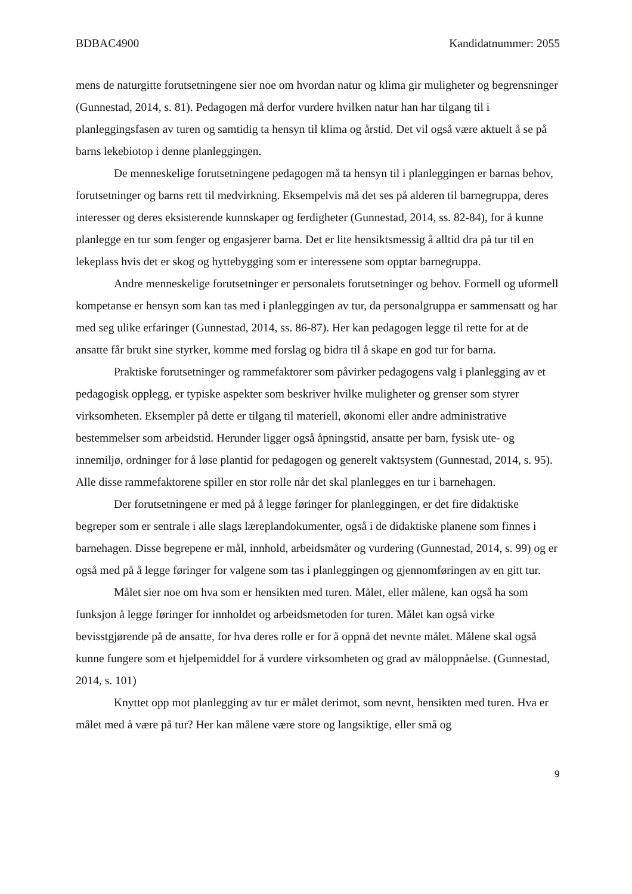BDBAC4900 Kandidatnummer: 2055
mens de naturgitte forutsetningene sier noe om hvordan natur og klima gir muligheter og begrensninger (Gunnestad, 2014, s. 81). Pedagogen må derfor vurdere hvilken natur han har tilgang til i planleggingsfasen av turen og samtidig ta hensyn til klima og årstid. Det vil også være aktuelt å se på barns lekebiotop i denne planleggingen.
De menneskelige forutsetningene pedagogen må ta hensyn til i planleggingen er barnas behov, forutsetninger og barns rett til medvirkning. Eksempelvis må det ses på alderen til barnegruppa, deres interesser og deres eksisterende kunnskaper og ferdigheter (Gunnestad, 2014, ss. 82-84), for å kunne planlegge en tur som fenger og engasjerer barna. Det er lite hensiktsmessig å alltid dra på tur til en lekeplass hvis det er skog og hyttebygging som er interessene som opptar barnegruppa.
Andre menneskelige forutsetninger er personalets forutsetninger og behov. Formell og uformell kompetanse er hensyn som kan tas med i planleggingen av tur, da personalgruppa er sammensatt og har med seg ulike erfaringer (Gunnestad, 2014, ss. 86-87). Her kan pedagogen legge til rette for at de ansatte får brukt sine styrker, komme med forslag og bidra til å skape en god tur for barna.
Praktiske forutsetninger og rammefaktorer som påvirker pedagogens valg i planlegging av et pedagogisk opplegg, er typiske aspekter som beskriver hvilke muligheter og grenser som styrer virksomheten. Eksempler på dette er tilgang til materiell, økonomi eller andre administrative bestemmelser som arbeidstid. Herunder ligger også åpningstid, ansatte per barn, fysisk ute- og innemiljø, ordninger for å løse plantid for pedagogen og generelt vaktsystem (Gunnestad, 2014, s. 95). Alle disse rammefaktorene spiller en stor rolle når det skal planlegges en tur i barnehagen.
Der forutsetningene er med på å legge føringer for planleggingen, er det fire didaktiske begreper som er sentrale i alle slags læreplandokumenter, også i de didaktiske planene som finnes i barnehagen. Disse begrepene er mål, innhold, arbeidsmåter og vurdering (Gunnestad, 2014, s. 99) og er også med på å legge føringer for valgene som tas i planleggingen og gjennomføringen av en gitt tur.
Målet sier noe om hva som er hensikten med turen. Målet, eller målene, kan også ha som funksjon å legge føringer for innholdet og arbeidsmetoden for turen. Målet kan også virke bevisstgjørende på de ansatte, for hva deres rolle er for å oppnå det nevnte målet. Målene skal også kunne fungere som et hjelpemiddel for å vurdere virksomheten og grad av måloppnåelse. (Gunnestad, 2014, s. 101)
Knyttet opp mot planlegging av tur er målet derimot, som nevnt, hensikten med turen. Hva er målet med å være på tur? Her kan målene være store og langsiktige, eller små og
9